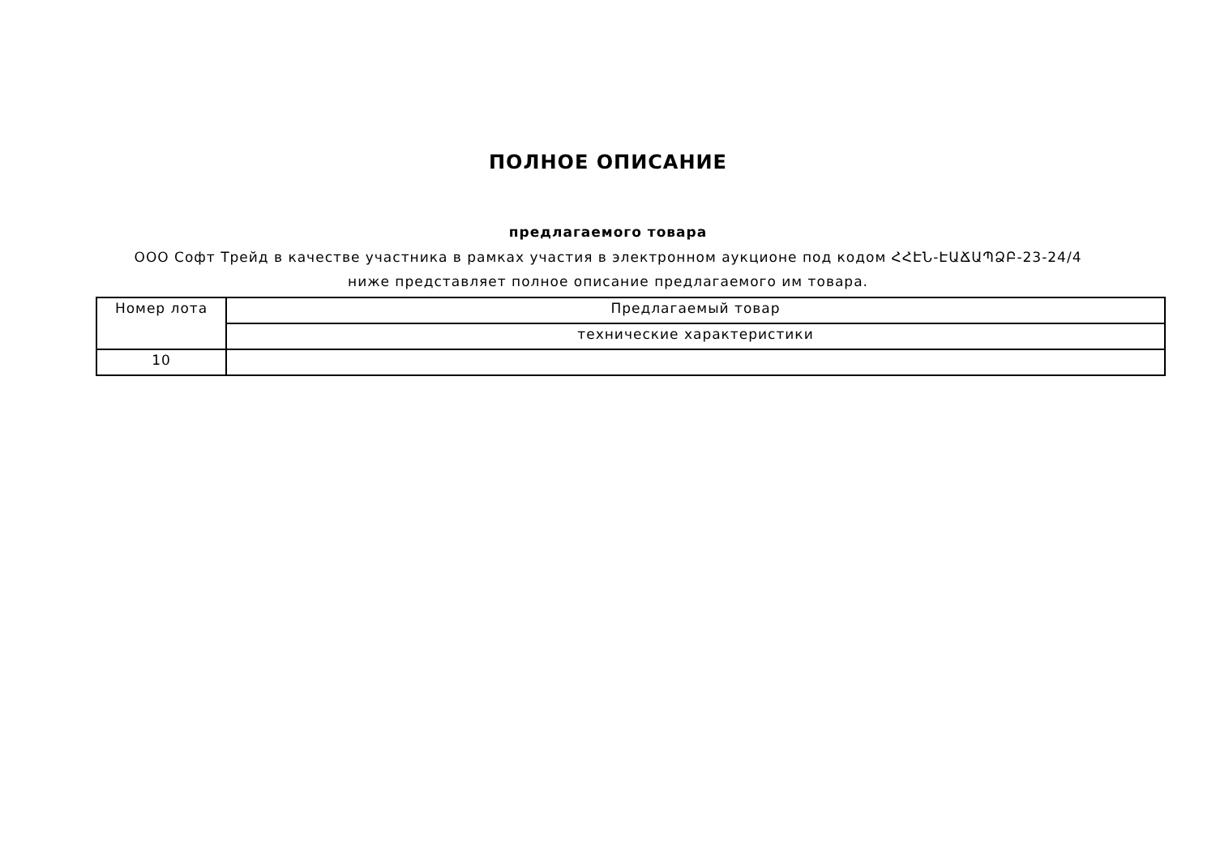ПОЛНОЕ ОПИСАНИЕ
предлагаемого товара
ООО Софт Трейд в качестве участника в рамках участия в электронном аукционе под кодом ՀՀԷՆ-ԷԱՃԱՊՁԲ-23-24/4 ниже представляет полное описание предлагаемого им товара.
| Номер лота | Предлагаемый товар |
| | технические характеристики |
| 10 | |